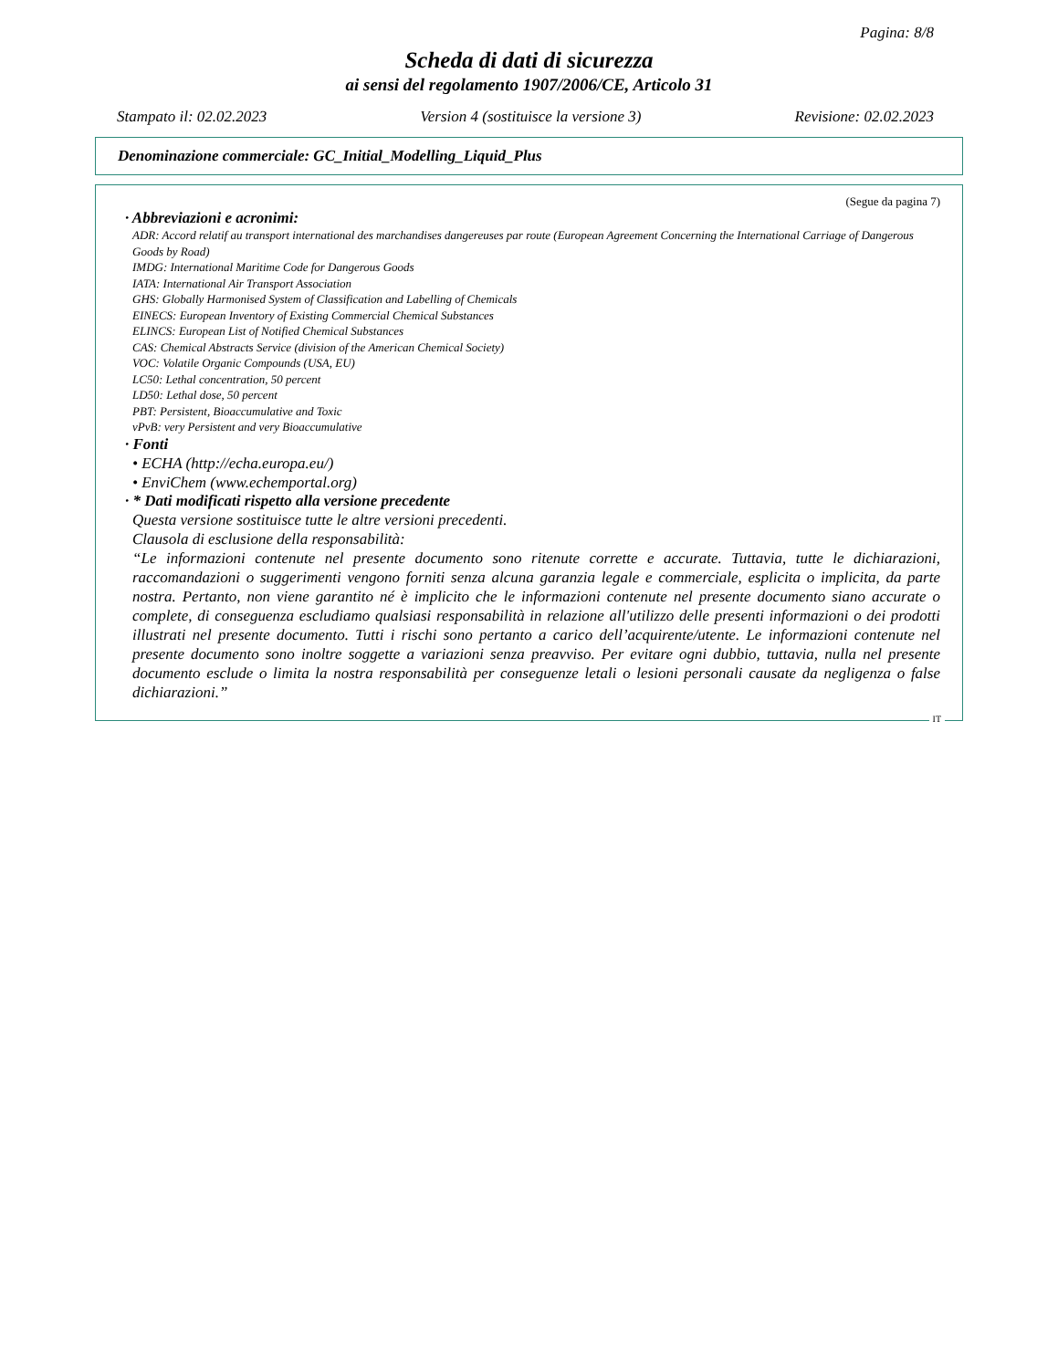Pagina: 8/8
Scheda di dati di sicurezza
ai sensi del regolamento 1907/2006/CE, Articolo 31
Stampato il: 02.02.2023 Version 4 (sostituisce la versione 3) Revisione: 02.02.2023
Denominazione commerciale: GC_Initial_Modelling_Liquid_Plus
(Segue da pagina 7)
· Abbreviazioni e acronimi:
ADR: Accord relatif au transport international des marchandises dangereuses par route (European Agreement Concerning the International Carriage of Dangerous Goods by Road)
IMDG: International Maritime Code for Dangerous Goods
IATA: International Air Transport Association
GHS: Globally Harmonised System of Classification and Labelling of Chemicals
EINECS: European Inventory of Existing Commercial Chemical Substances
ELINCS: European List of Notified Chemical Substances
CAS: Chemical Abstracts Service (division of the American Chemical Society)
VOC: Volatile Organic Compounds (USA, EU)
LC50: Lethal concentration, 50 percent
LD50: Lethal dose, 50 percent
PBT: Persistent, Bioaccumulative and Toxic
vPvB: very Persistent and very Bioaccumulative
· Fonti
• ECHA (http://echa.europa.eu/)
• EnviChem (www.echemportal.org)
· * Dati modificati rispetto alla versione precedente
Questa versione sostituisce tutte le altre versioni precedenti.
Clausola di esclusione della responsabilità:
“Le informazioni contenute nel presente documento sono ritenute corrette e accurate. Tuttavia, tutte le dichiarazioni, raccomandazioni o suggerimenti vengono forniti senza alcuna garanzia legale e commerciale, esplicita o implicita, da parte nostra. Pertanto, non viene garantito né è implicito che le informazioni contenute nel presente documento siano accurate o complete, di conseguenza escludiamo qualsiasi responsabilità in relazione all'utilizzo delle presenti informazioni o dei prodotti illustrati nel presente documento. Tutti i rischi sono pertanto a carico dell’acquirente/utente. Le informazioni contenute nel presente documento sono inoltre soggette a variazioni senza preavviso. Per evitare ogni dubbio, tuttavia, nulla nel presente documento esclude o limita la nostra responsabilità per conseguenze letali o lesioni personali causate da negligenza o false dichiarazioni.”
IT